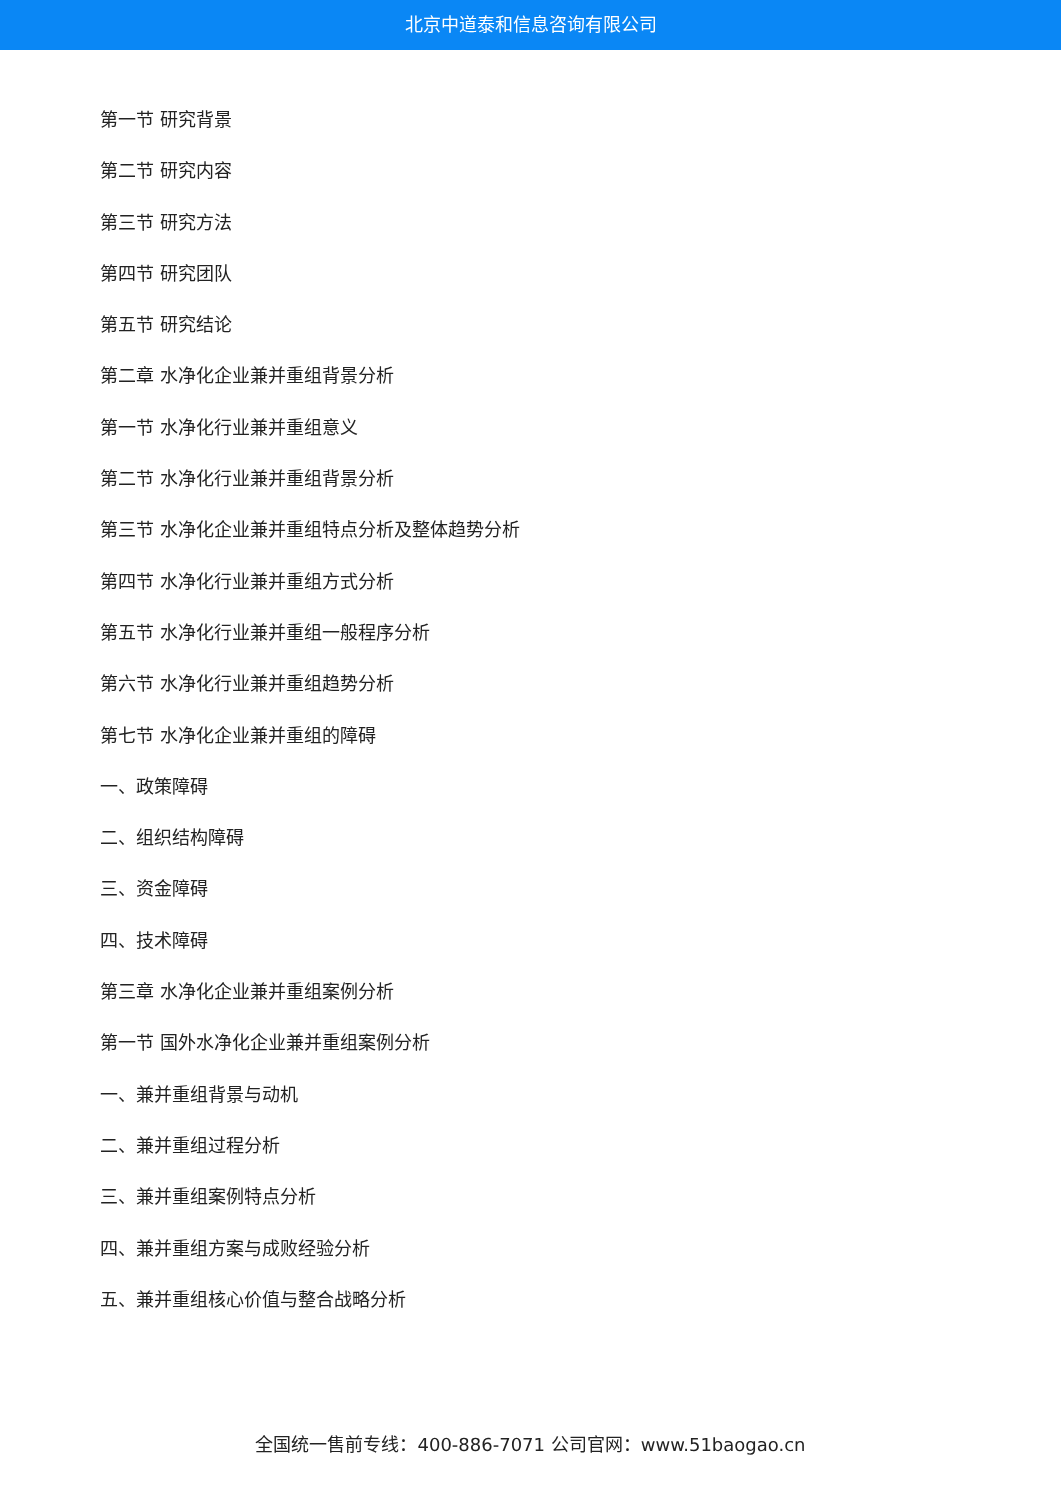北京中道泰和信息咨询有限公司
第一节 研究背景
第二节 研究内容
第三节 研究方法
第四节 研究团队
第五节 研究结论
第二章 水净化企业兼并重组背景分析
第一节 水净化行业兼并重组意义
第二节 水净化行业兼并重组背景分析
第三节 水净化企业兼并重组特点分析及整体趋势分析
第四节 水净化行业兼并重组方式分析
第五节 水净化行业兼并重组一般程序分析
第六节 水净化行业兼并重组趋势分析
第七节 水净化企业兼并重组的障碍
一、政策障碍
二、组织结构障碍
三、资金障碍
四、技术障碍
第三章 水净化企业兼并重组案例分析
第一节 国外水净化企业兼并重组案例分析
一、兼并重组背景与动机
二、兼并重组过程分析
三、兼并重组案例特点分析
四、兼并重组方案与成败经验分析
五、兼并重组核心价值与整合战略分析
全国统一售前专线：400-886-7071 公司官网：www.51baogao.cn